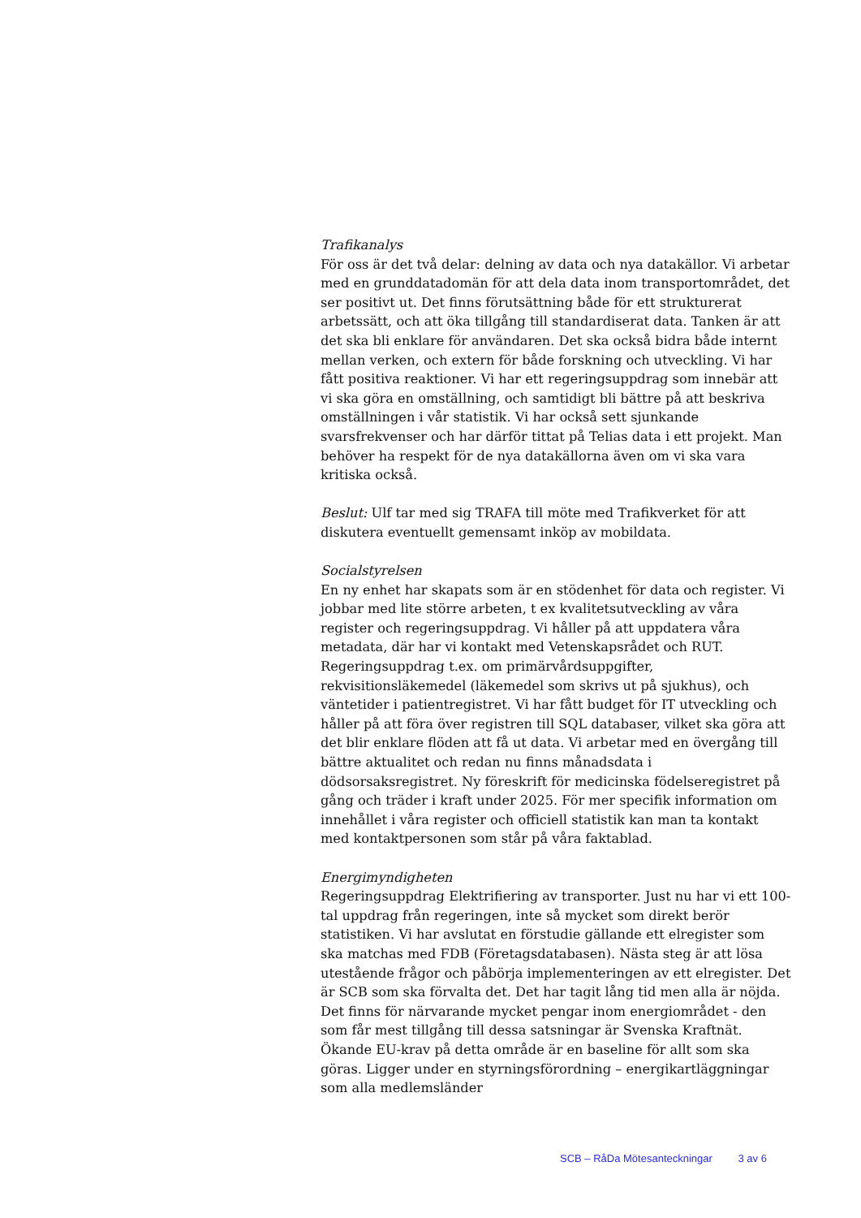Trafikanalys
För oss är det två delar: delning av data och nya datakällor. Vi arbetar med en grunddatadomän för att dela data inom transportområdet, det ser positivt ut. Det finns förutsättning både för ett strukturerat arbetssätt, och att öka tillgång till standardiserat data. Tanken är att det ska bli enklare för användaren. Det ska också bidra både internt mellan verken, och extern för både forskning och utveckling. Vi har fått positiva reaktioner. Vi har ett regeringsuppdrag som innebär att vi ska göra en omställning, och samtidigt bli bättre på att beskriva omställningen i vår statistik. Vi har också sett sjunkande svarsfrekvenser och har därför tittat på Telias data i ett projekt. Man behöver ha respekt för de nya datakällorna även om vi ska vara kritiska också.
Beslut: Ulf tar med sig TRAFA till möte med Trafikverket för att diskutera eventuellt gemensamt inköp av mobildata.
Socialstyrelsen
En ny enhet har skapats som är en stödenhet för data och register. Vi jobbar med lite större arbeten, t ex kvalitetsutveckling av våra register och regeringsuppdrag. Vi håller på att uppdatera våra metadata, där har vi kontakt med Vetenskapsrådet och RUT. Regeringsuppdrag t.ex. om primärvårdsuppgifter, rekvisitionsläkemedel (läkemedel som skrivs ut på sjukhus), och väntetider i patientregistret. Vi har fått budget för IT utveckling och håller på att föra över registren till SQL databaser, vilket ska göra att det blir enklare flöden att få ut data. Vi arbetar med en övergång till bättre aktualitet och redan nu finns månadsdata i dödsorsaksregistret. Ny föreskrift för medicinska födelseregistret på gång och träder i kraft under 2025. För mer specifik information om innehållet i våra register och officiell statistik kan man ta kontakt med kontaktpersonen som står på våra faktablad.
Energimyndigheten
Regeringsuppdrag Elektrifiering av transporter. Just nu har vi ett 100-tal uppdrag från regeringen, inte så mycket som direkt berör statistiken. Vi har avslutat en förstudie gällande ett elregister som ska matchas med FDB (Företagsdatabasen). Nästa steg är att lösa utestående frågor och påbörja implementeringen av ett elregister. Det är SCB som ska förvalta det. Det har tagit lång tid men alla är nöjda. Det finns för närvarande mycket pengar inom energiområdet - den som får mest tillgång till dessa satsningar är Svenska Kraftnät. Ökande EU-krav på detta område är en baseline för allt som ska göras. Ligger under en styrningsförordning – energikartläggningar som alla medlemsländer
SCB – RåDa Mötesanteckningar 3 av 6